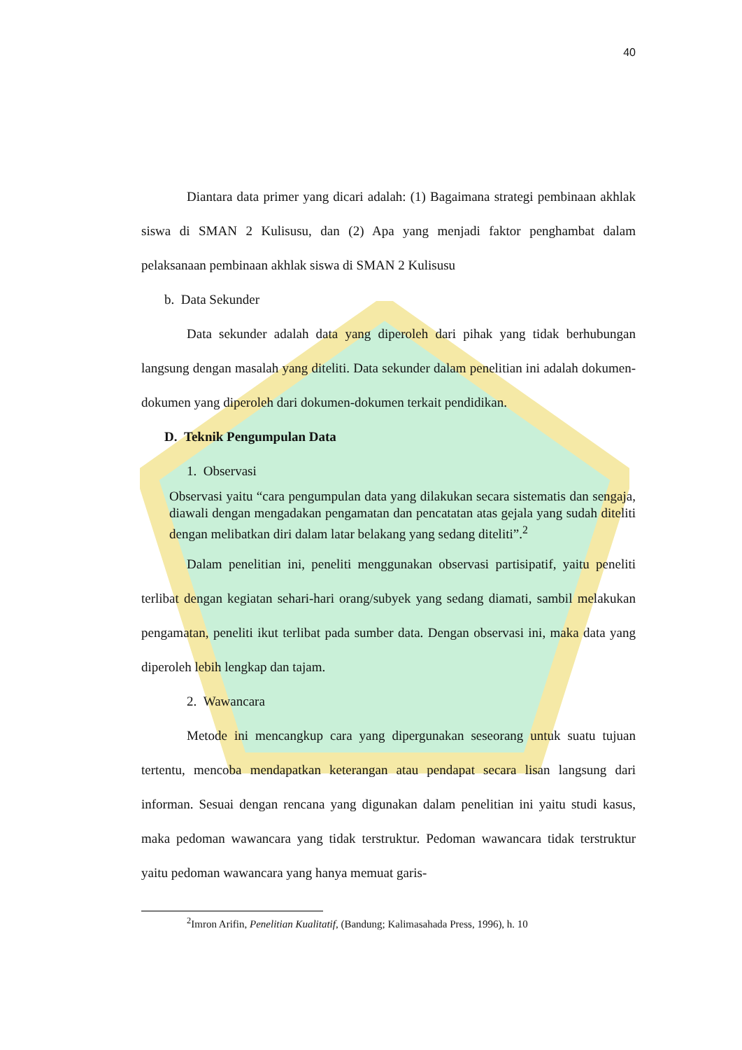40
Diantara data primer yang dicari adalah: (1) Bagaimana strategi pembinaan akhlak siswa di SMAN 2 Kulisusu, dan (2) Apa yang menjadi faktor penghambat dalam pelaksanaan pembinaan akhlak siswa di SMAN 2 Kulisusu
b. Data Sekunder
Data sekunder adalah data yang diperoleh dari pihak yang tidak berhubungan langsung dengan masalah yang diteliti. Data sekunder dalam penelitian ini adalah dokumen-dokumen yang diperoleh dari dokumen-dokumen terkait pendidikan.
D. Teknik Pengumpulan Data
1. Observasi
Observasi yaitu “cara pengumpulan data yang dilakukan secara sistematis dan sengaja, diawali dengan mengadakan pengamatan dan pencatatan atas gejala yang sudah diteliti dengan melibatkan diri dalam latar belakang yang sedang diteliti”.<sup>2</sup>
Dalam penelitian ini, peneliti menggunakan observasi partisipatif, yaitu peneliti terlibat dengan kegiatan sehari-hari orang/subyek yang sedang diamati, sambil melakukan pengamatan, peneliti ikut terlibat pada sumber data. Dengan observasi ini, maka data yang diperoleh lebih lengkap dan tajam.
2. Wawancara
Metode ini mencangkup cara yang dipergunakan seseorang untuk suatu tujuan tertentu, mencoba mendapatkan keterangan atau pendapat secara lisan langsung dari informan. Sesuai dengan rencana yang digunakan dalam penelitian ini yaitu studi kasus, maka pedoman wawancara yang tidak terstruktur. Pedoman wawancara tidak terstruktur yaitu pedoman wawancara yang hanya memuat garis-
<sup>2</sup> Imron Arifin, Penelitian Kualitatif, (Bandung; Kalimasahada Press, 1996), h. 10